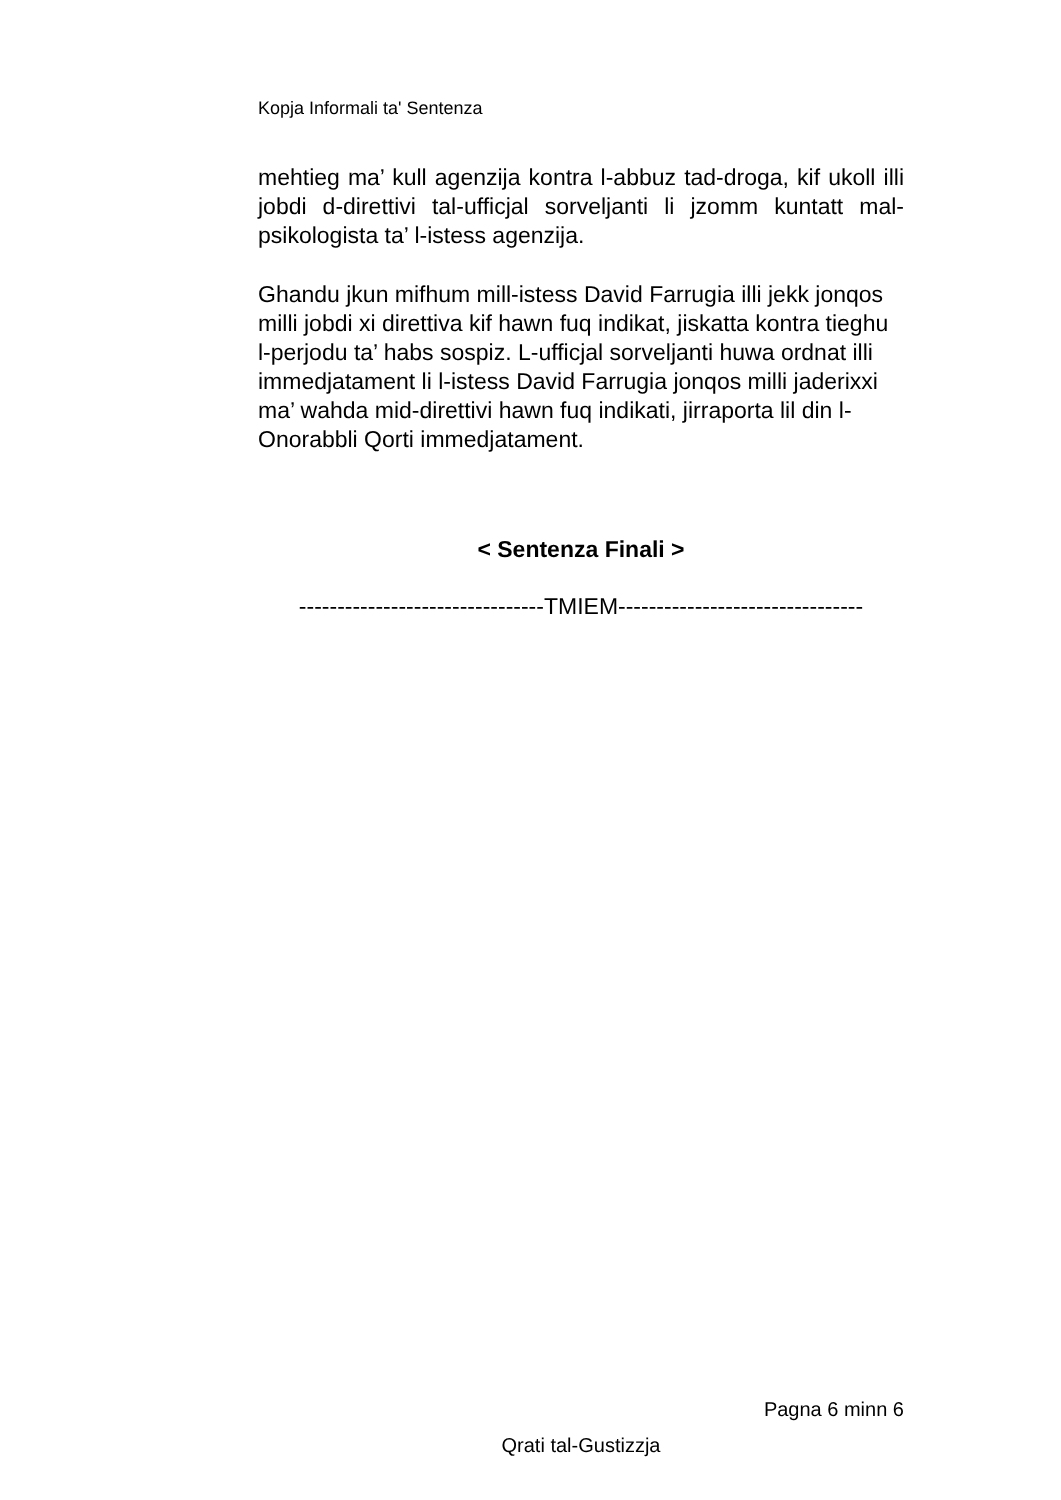Kopja Informali ta' Sentenza
mehtieg ma’ kull agenzija kontra l-abbuz tad-droga, kif ukoll illi jobdi d-direttivi tal-ufficjal sorveljanti li jzomm kuntatt mal-psikologista ta’ l-istess agenzija.
Ghandu jkun mifhum mill-istess David Farrugia illi jekk jonqos milli jobdi xi direttiva kif hawn fuq indikat, jiskatta kontra tieghu l-perjodu ta’ habs sospiz. L-ufficjal sorveljanti huwa ordnat illi immedjatament li l-istess David Farrugia jonqos milli jaderixxi ma’ wahda mid-direttivi hawn fuq indikati, jirraporta lil din l-Onorabbli Qorti immedjatament.
< Sentenza Finali >
--------------------------------TMIEM--------------------------------
Pagna 6 minn 6
Qrati tal-Gustizzja